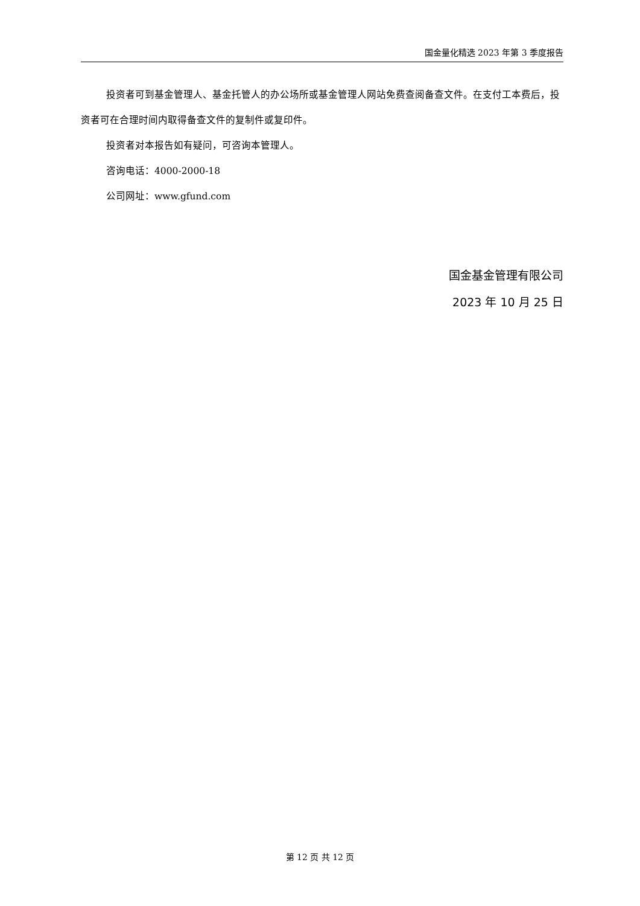国金量化精选 2023 年第 3 季度报告
投资者可到基金管理人、基金托管人的办公场所或基金管理人网站免费查阅备查文件。在支付工本费后，投资者可在合理时间内取得备查文件的复制件或复印件。
投资者对本报告如有疑问，可咨询本管理人。
咨询电话：4000-2000-18
公司网址：www.gfund.com
国金基金管理有限公司
2023 年 10 月 25 日
第 12 页 共 12 页